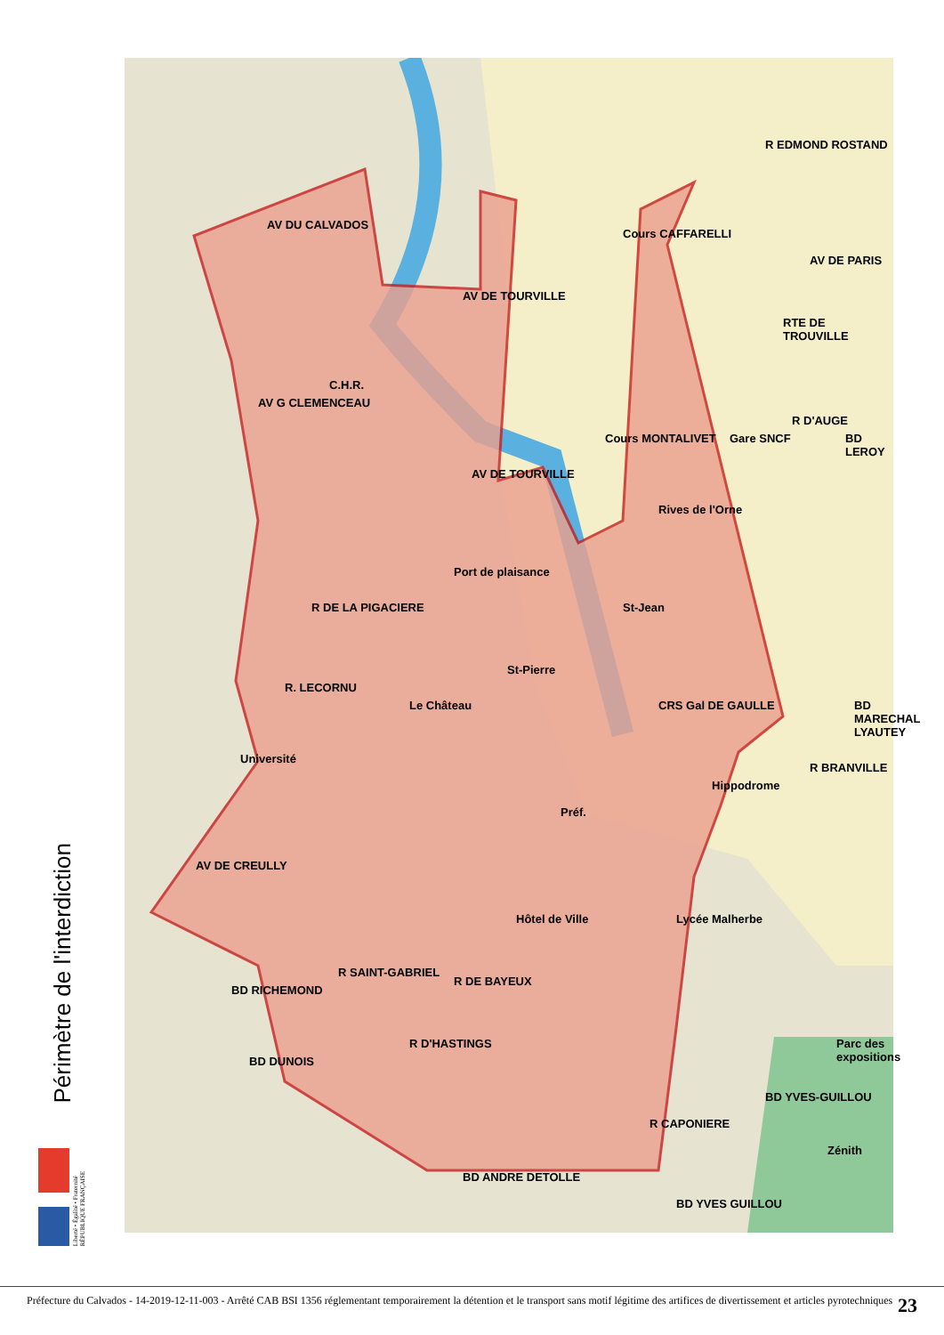Périmètre de l'interdiction
Liberté • Égalité • Fraternité
RÉPUBLIQUE FRANÇAISE
R EDMOND ROSTAND
AV DU CALVADOS
AV DE TOURVILLE
Cours CAFFARELLI
AV DE PARIS
RTE DE TROUVILLE
C.H.R.
AV G CLEMENCEAU
Cours MONTALIVET Gare SNCF
R D'AUGE
BD LEROY
AV DE TOURVILLE
Rives de l'Orne
Port de plaisance
R DE LA PIGACIERE St-Jean
St-Pierre
CRS Gal DE GAULLE
R. LECORNU
Le Château BD MARECHAL LYAUTEY
Université
R BRANVILLE
Hippodrome
Préf.
AV DE CREULLY
Hôtel de Ville Lycée Malherbe
BD RICHEMOND
R SAINT-GABRIEL
R DE BAYEUX
R D'HASTINGS
BD DUNOIS
Parc des expositions
BD YVES-GUILLOU
R CAPONIERE
Zénith
BD ANDRE DETOLLE
BD YVES GUILLOU
Préfecture du Calvados - 14-2019-12-11-003 - Arrêté CAB BSI 1356 réglementant temporairement la détention et le transport sans motif légitime des artifices de divertissement et articles pyrotechniques
23